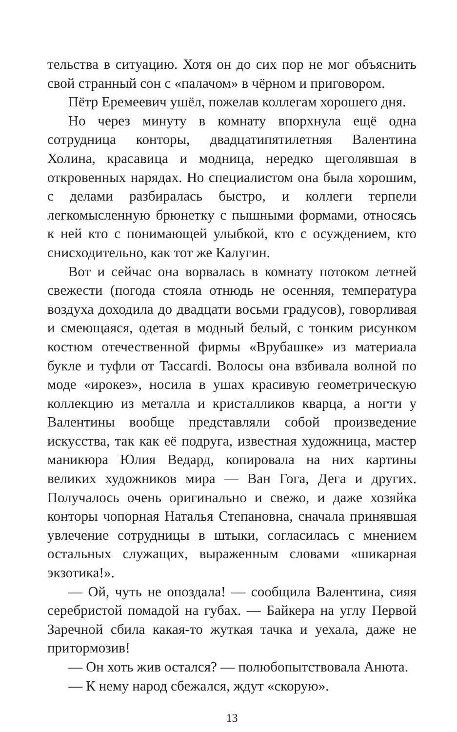тельства в ситуацию. Хотя он до сих пор не мог объяснить свой странный сон с «палачом» в чёрном и приговором.
Пётр Еремеевич ушёл, пожелав коллегам хорошего дня.
Но через минуту в комнату впорхнула ещё одна сотрудница конторы, двадцатипятилетняя Валентина Холина, красавица и модница, нередко щеголявшая в откровенных нарядах. Но специалистом она была хорошим, с делами разбиралась быстро, и коллеги терпели легкомысленную брюнетку с пышными формами, относясь к ней кто с понимающей улыбкой, кто с осуждением, кто снисходительно, как тот же Калугин.
Вот и сейчас она ворвалась в комнату потоком летней свежести (погода стояла отнюдь не осенняя, температура воздуха доходила до двадцати восьми градусов), говорливая и смеющаяся, одетая в модный белый, с тонким рисунком костюм отечественной фирмы «Врубашке» из материала букле и туфли от Taccardi. Волосы она взбивала волной по моде «ирокез», носила в ушах красивую геометрическую коллекцию из металла и кристалликов кварца, а ногти у Валентины вообще представляли собой произведение искусства, так как её подруга, известная художница, мастер маникюра Юлия Ведард, копировала на них картины великих художников мира — Ван Гога, Дега и других. Получалось очень оригинально и свежо, и даже хозяйка конторы чопорная Наталья Степановна, сначала принявшая увлечение сотрудницы в штыки, согласилась с мнением остальных служащих, выраженным словами «шикарная экзотика!».
— Ой, чуть не опоздала! — сообщила Валентина, сияя серебристой помадой на губах. — Байкера на углу Первой Заречной сбила какая-то жуткая тачка и уехала, даже не притормозив!
— Он хоть жив остался? — полюбопытствовала Анюта.
— К нему народ сбежался, ждут «скорую».
13